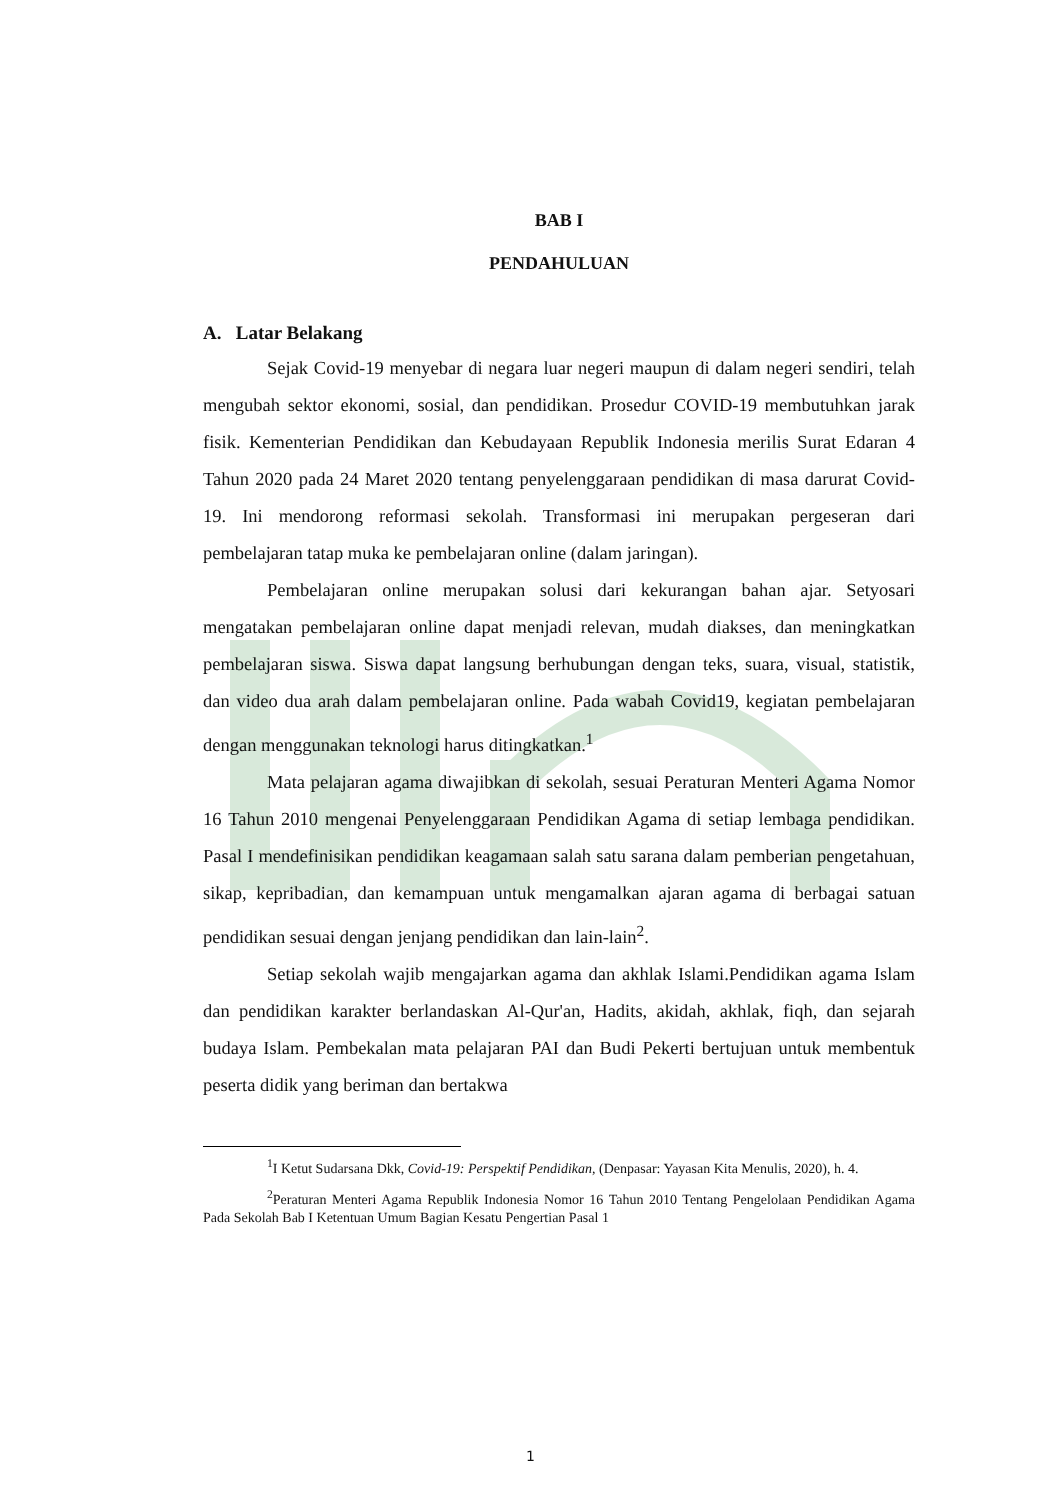BAB I
PENDAHULUAN
A. Latar Belakang
Sejak Covid-19 menyebar di negara luar negeri maupun di dalam negeri sendiri, telah mengubah sektor ekonomi, sosial, dan pendidikan. Prosedur COVID-19 membutuhkan jarak fisik. Kementerian Pendidikan dan Kebudayaan Republik Indonesia merilis Surat Edaran 4 Tahun 2020 pada 24 Maret 2020 tentang penyelenggaraan pendidikan di masa darurat Covid-19. Ini mendorong reformasi sekolah. Transformasi ini merupakan pergeseran dari pembelajaran tatap muka ke pembelajaran online (dalam jaringan).
Pembelajaran online merupakan solusi dari kekurangan bahan ajar. Setyosari mengatakan pembelajaran online dapat menjadi relevan, mudah diakses, dan meningkatkan pembelajaran siswa. Siswa dapat langsung berhubungan dengan teks, suara, visual, statistik, dan video dua arah dalam pembelajaran online. Pada wabah Covid19, kegiatan pembelajaran dengan menggunakan teknologi harus ditingkatkan.<sup>1</sup>
Mata pelajaran agama diwajibkan di sekolah, sesuai Peraturan Menteri Agama Nomor 16 Tahun 2010 mengenai Penyelenggaraan Pendidikan Agama di setiap lembaga pendidikan. Pasal I mendefinisikan pendidikan keagamaan salah satu sarana dalam pemberian pengetahuan, sikap, kepribadian, dan kemampuan untuk mengamalkan ajaran agama di berbagai satuan pendidikan sesuai dengan jenjang pendidikan dan lain-lain<sup>2</sup>.
Setiap sekolah wajib mengajarkan agama dan akhlak Islami.Pendidikan agama Islam dan pendidikan karakter berlandaskan Al-Qur'an, Hadits, akidah, akhlak, fiqh, dan sejarah budaya Islam. Pembekalan mata pelajaran PAI dan Budi Pekerti bertujuan untuk membentuk peserta didik yang beriman dan bertakwa
<sup>1</sup> I Ketut Sudarsana Dkk, Covid-19: Perspektif Pendidikan, (Denpasar: Yayasan Kita Menulis, 2020), h. 4.
<sup>2</sup> Peraturan Menteri Agama Republik Indonesia Nomor 16 Tahun 2010 Tentang Pengelolaan Pendidikan Agama Pada Sekolah Bab I Ketentuan Umum Bagian Kesatu Pengertian Pasal 1
1